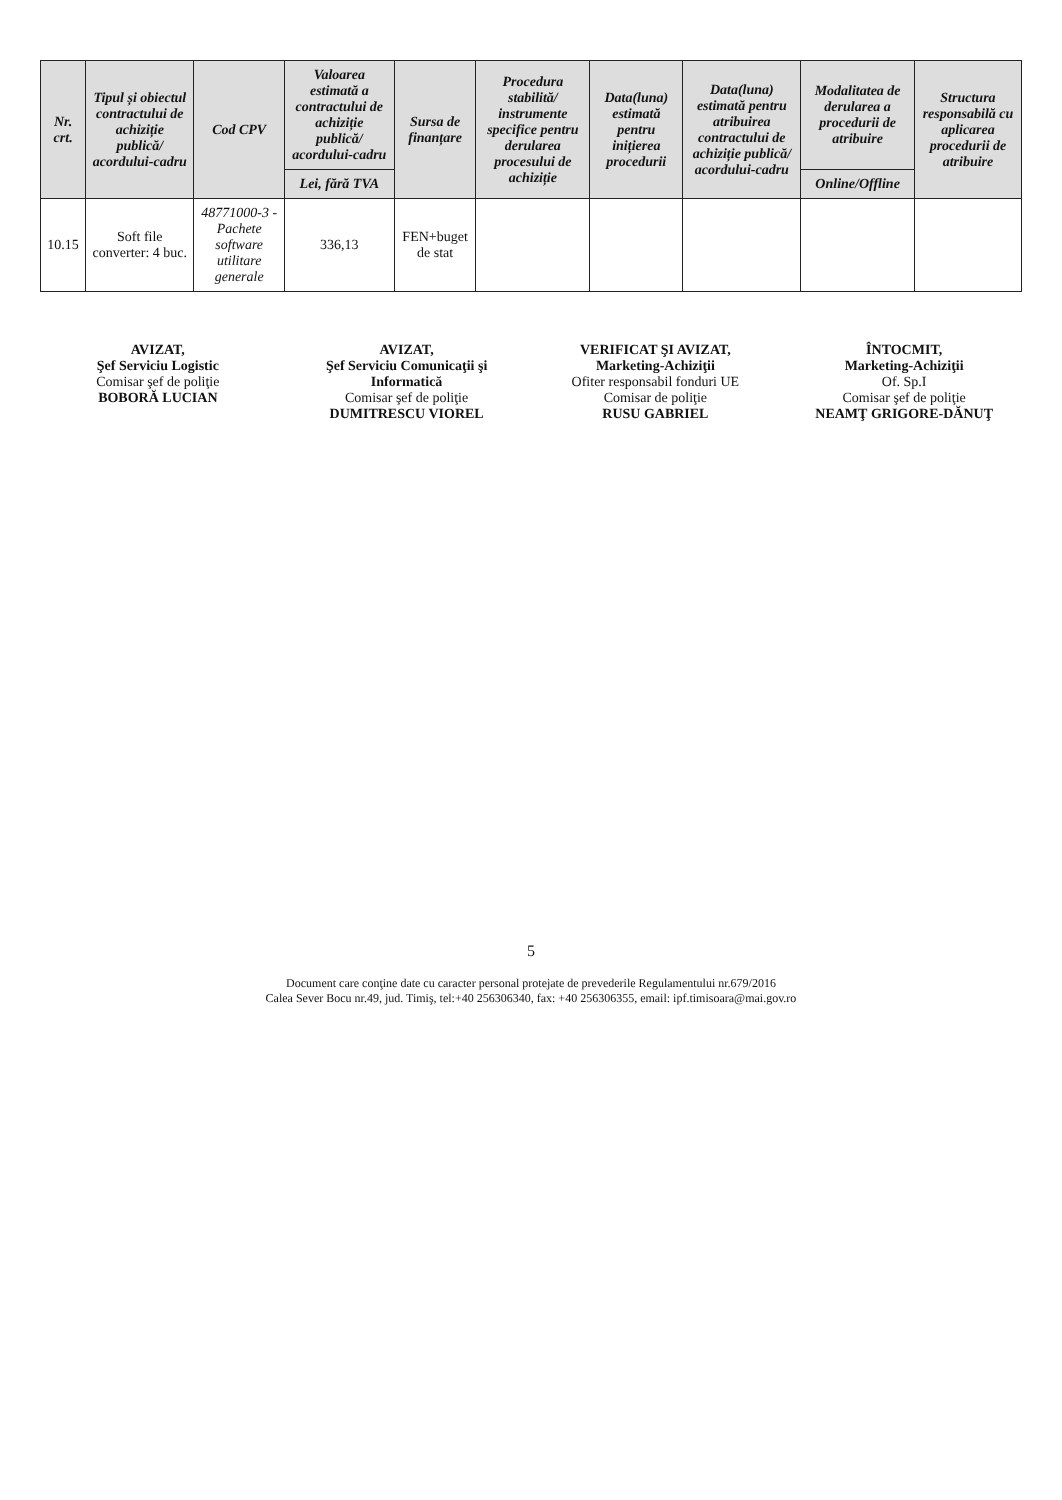| Nr. crt. | Tipul și obiectul contractului de achiziție publică/ acordului-cadru | Cod CPV | Valoarea estimată a contractului de achiziție publică/ acordului-cadru | Sursa de finanțare | Procedura stabilită/ instrumente specifice pentru derularea procesului de achiziție | Data(luna) estimată pentru inițierea procedurii | Data(luna) estimată pentru atribuirea contractului de achiziție publică/ acordului-cadru | Modalitatea de derularea a procedurii de atribuire | Structura responsabilă cu aplicarea procedurii de atribuire |
| --- | --- | --- | --- | --- | --- | --- | --- | --- | --- |
| | | | Lei, fără TVA | | | | | Online/Offline | |
| 10.15 | Soft file converter: 4 buc. | 48771000-3 - Pachete software utilitare generale | 336,13 | FEN+buget de stat | | | | | |
AVIZAT,
Şef Serviciu Logistic
Comisar şef de poliţie
BOBORĂ LUCIAN
AVIZAT,
Şef Serviciu Comunicaţii şi Informatică
Comisar şef de poliţie
DUMITRESCU VIOREL
VERIFICAT ŞI AVIZAT,
Marketing-Achiziţii
Ofiter responsabil fonduri UE
Comisar de poliţie
RUSU GABRIEL
ÎNTOCMIT,
Marketing-Achiziţii
Of. Sp.I
Comisar şef de poliţie
NEAMŢ GRIGORE-DĂNUŢ
5
Document care conţine date cu caracter personal protejate de prevederile Regulamentului nr.679/2016
Calea Sever Bocu nr.49, jud. Timiş, tel:+40 256306340, fax: +40 256306355, email: ipf.timisoara@mai.gov.ro